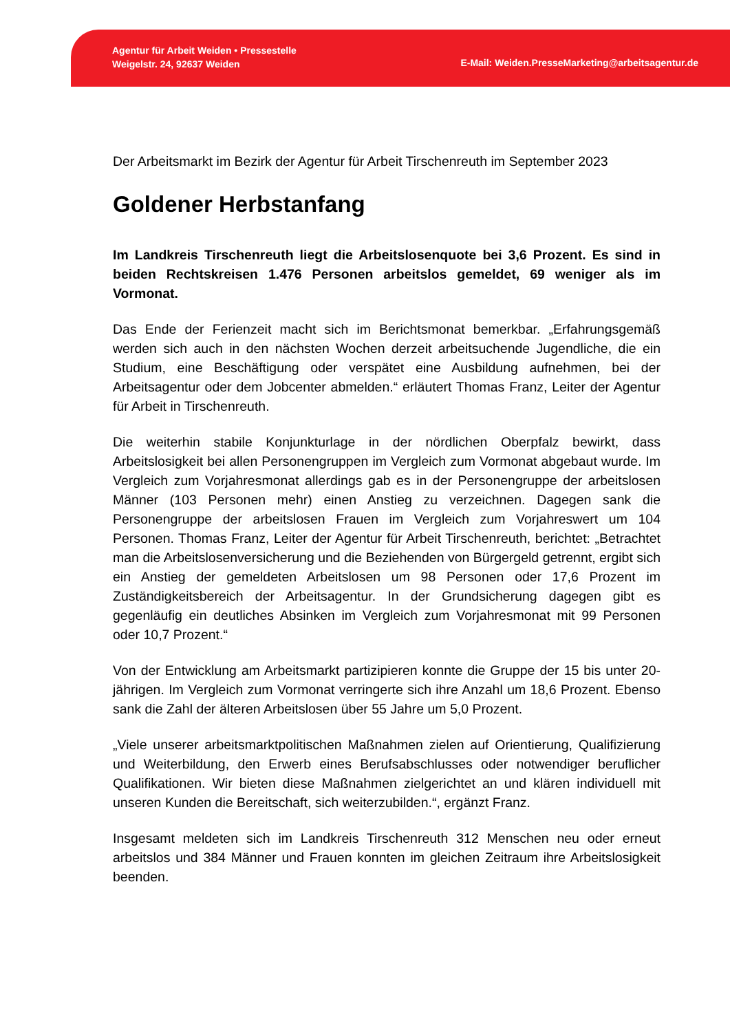Agentur für Arbeit Weiden • Pressestelle
Weigelstr. 24, 92637 Weiden
E-Mail: Weiden.PresseMarketing@arbeitsagentur.de
Der Arbeitsmarkt im Bezirk der Agentur für Arbeit Tirschenreuth im September 2023
Goldener Herbstanfang
Im Landkreis Tirschenreuth liegt die Arbeitslosenquote bei 3,6 Prozent. Es sind in beiden Rechtskreisen 1.476 Personen arbeitslos gemeldet, 69 weniger als im Vormonat.
Das Ende der Ferienzeit macht sich im Berichtsmonat bemerkbar. „Erfahrungsgemäß werden sich auch in den nächsten Wochen derzeit arbeitsuchende Jugendliche, die ein Studium, eine Beschäftigung oder verspätet eine Ausbildung aufnehmen, bei der Arbeitsagentur oder dem Jobcenter abmelden.“ erläutert Thomas Franz, Leiter der Agentur für Arbeit in Tirschenreuth.
Die weiterhin stabile Konjunkturlage in der nördlichen Oberpfalz bewirkt, dass Arbeitslosigkeit bei allen Personengruppen im Vergleich zum Vormonat abgebaut wurde. Im Vergleich zum Vorjahresmonat allerdings gab es in der Personengruppe der arbeitslosen Männer (103 Personen mehr) einen Anstieg zu verzeichnen. Dagegen sank die Personengruppe der arbeitslosen Frauen im Vergleich zum Vorjahreswert um 104 Personen. Thomas Franz, Leiter der Agentur für Arbeit Tirschenreuth, berichtet: „Betrachtet man die Arbeitslosenversicherung und die Beziehenden von Bürgergeld getrennt, ergibt sich ein Anstieg der gemeldeten Arbeitslosen um 98 Personen oder 17,6 Prozent im Zuständigkeitsbereich der Arbeitsagentur. In der Grundsicherung dagegen gibt es gegenläufig ein deutliches Absinken im Vergleich zum Vorjahresmonat mit 99 Personen oder 10,7 Prozent.“
Von der Entwicklung am Arbeitsmarkt partizipieren konnte die Gruppe der 15 bis unter 20-jährigen. Im Vergleich zum Vormonat verringerte sich ihre Anzahl um 18,6 Prozent. Ebenso sank die Zahl der älteren Arbeitslosen über 55 Jahre um 5,0 Prozent.
„Viele unserer arbeitsmarktpolitischen Maßnahmen zielen auf Orientierung, Qualifizierung und Weiterbildung, den Erwerb eines Berufsabschlusses oder notwendiger beruflicher Qualifikationen. Wir bieten diese Maßnahmen zielgerichtet an und klären individuell mit unseren Kunden die Bereitschaft, sich weiterzubilden.“, ergänzt Franz.
Insgesamt meldeten sich im Landkreis Tirschenreuth 312 Menschen neu oder erneut arbeitslos und 384 Männer und Frauen konnten im gleichen Zeitraum ihre Arbeitslosigkeit beenden.